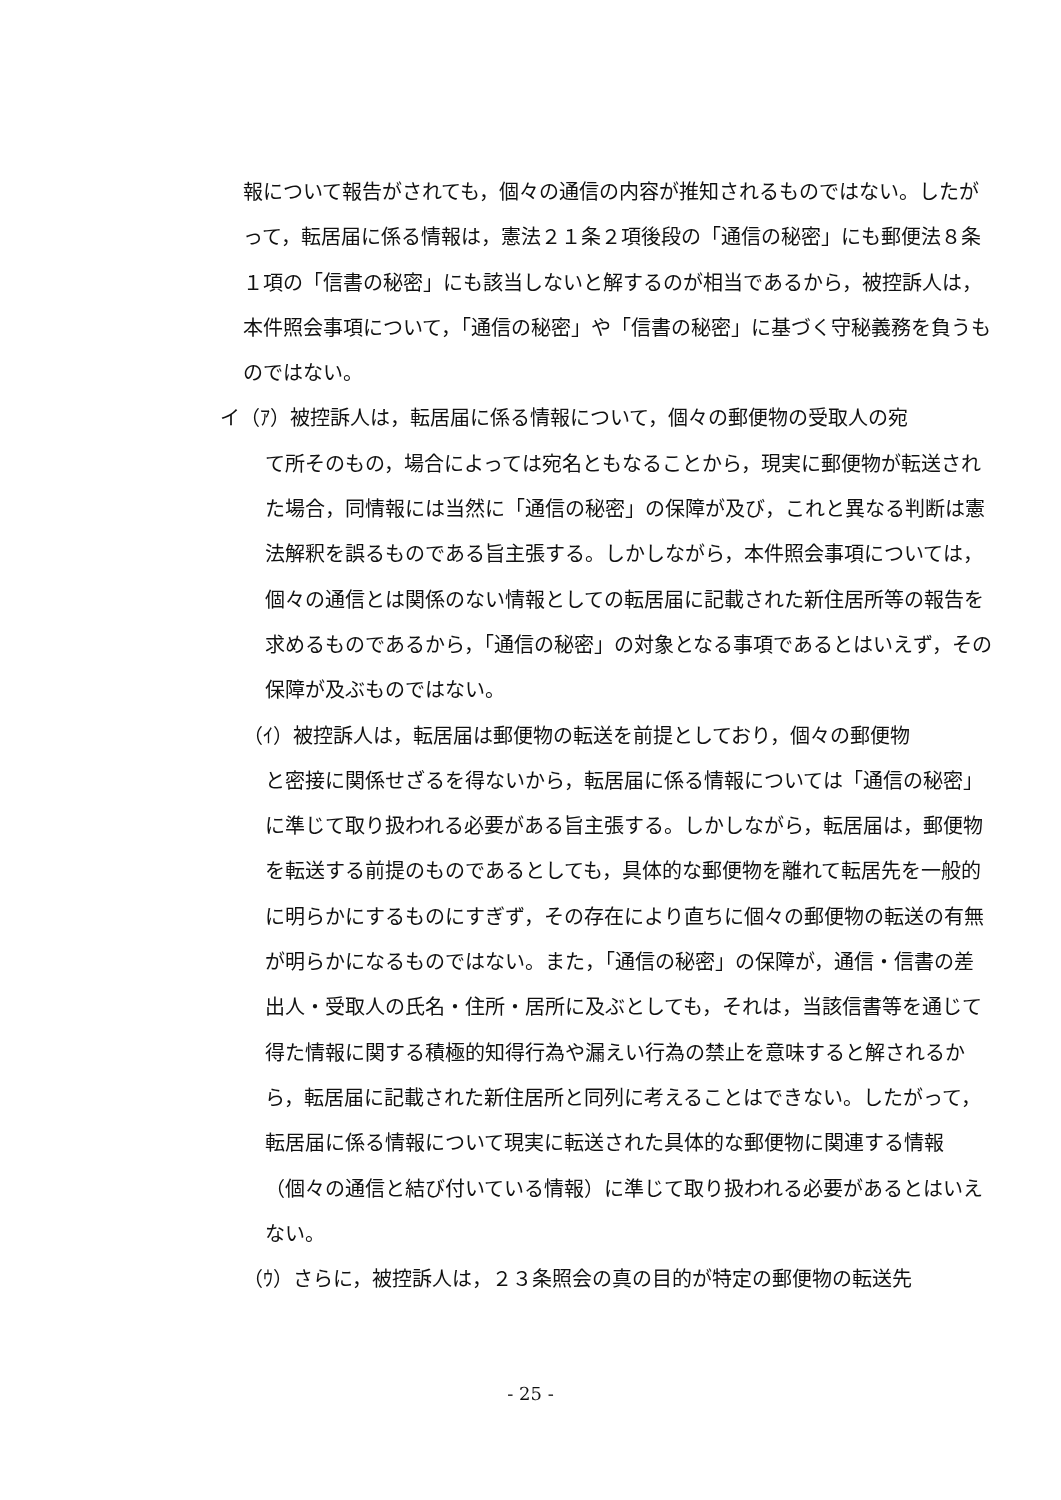報について報告がされても，個々の通信の内容が推知されるものではない。したがって，転居届に係る情報は，憲法２１条２項後段の「通信の秘密」にも郵便法８条１項の「信書の秘密」にも該当しないと解するのが相当であるから，被控訴人は，本件照会事項について，「通信の秘密」や「信書の秘密」に基づく守秘義務を負うものではない。
イ（ｱ）被控訴人は，転居届に係る情報について，個々の郵便物の受取人の宛
て所そのもの，場合によっては宛名ともなることから，現実に郵便物が転送された場合，同情報には当然に「通信の秘密」の保障が及び，これと異なる判断は憲法解釈を誤るものである旨主張する。しかしながら，本件照会事項については，個々の通信とは関係のない情報としての転居届に記載された新住居所等の報告を求めるものであるから，「通信の秘密」の対象となる事項であるとはいえず，その保障が及ぶものではない。
（ｲ）被控訴人は，転居届は郵便物の転送を前提としており，個々の郵便物
と密接に関係せざるを得ないから，転居届に係る情報については「通信の秘密」に準じて取り扱われる必要がある旨主張する。しかしながら，転居届は，郵便物を転送する前提のものであるとしても，具体的な郵便物を離れて転居先を一般的に明らかにするものにすぎず，その存在により直ちに個々の郵便物の転送の有無が明らかになるものではない。また，「通信の秘密」の保障が，通信・信書の差出人・受取人の氏名・住所・居所に及ぶとしても，それは，当該信書等を通じて得た情報に関する積極的知得行為や漏えい行為の禁止を意味すると解されるから，転居届に記載された新住居所と同列に考えることはできない。したがって，転居届に係る情報について現実に転送された具体的な郵便物に関連する情報（個々の通信と結び付いている情報）に準じて取り扱われる必要があるとはいえない。
（ｳ）さらに，被控訴人は，２３条照会の真の目的が特定の郵便物の転送先
- 25 -